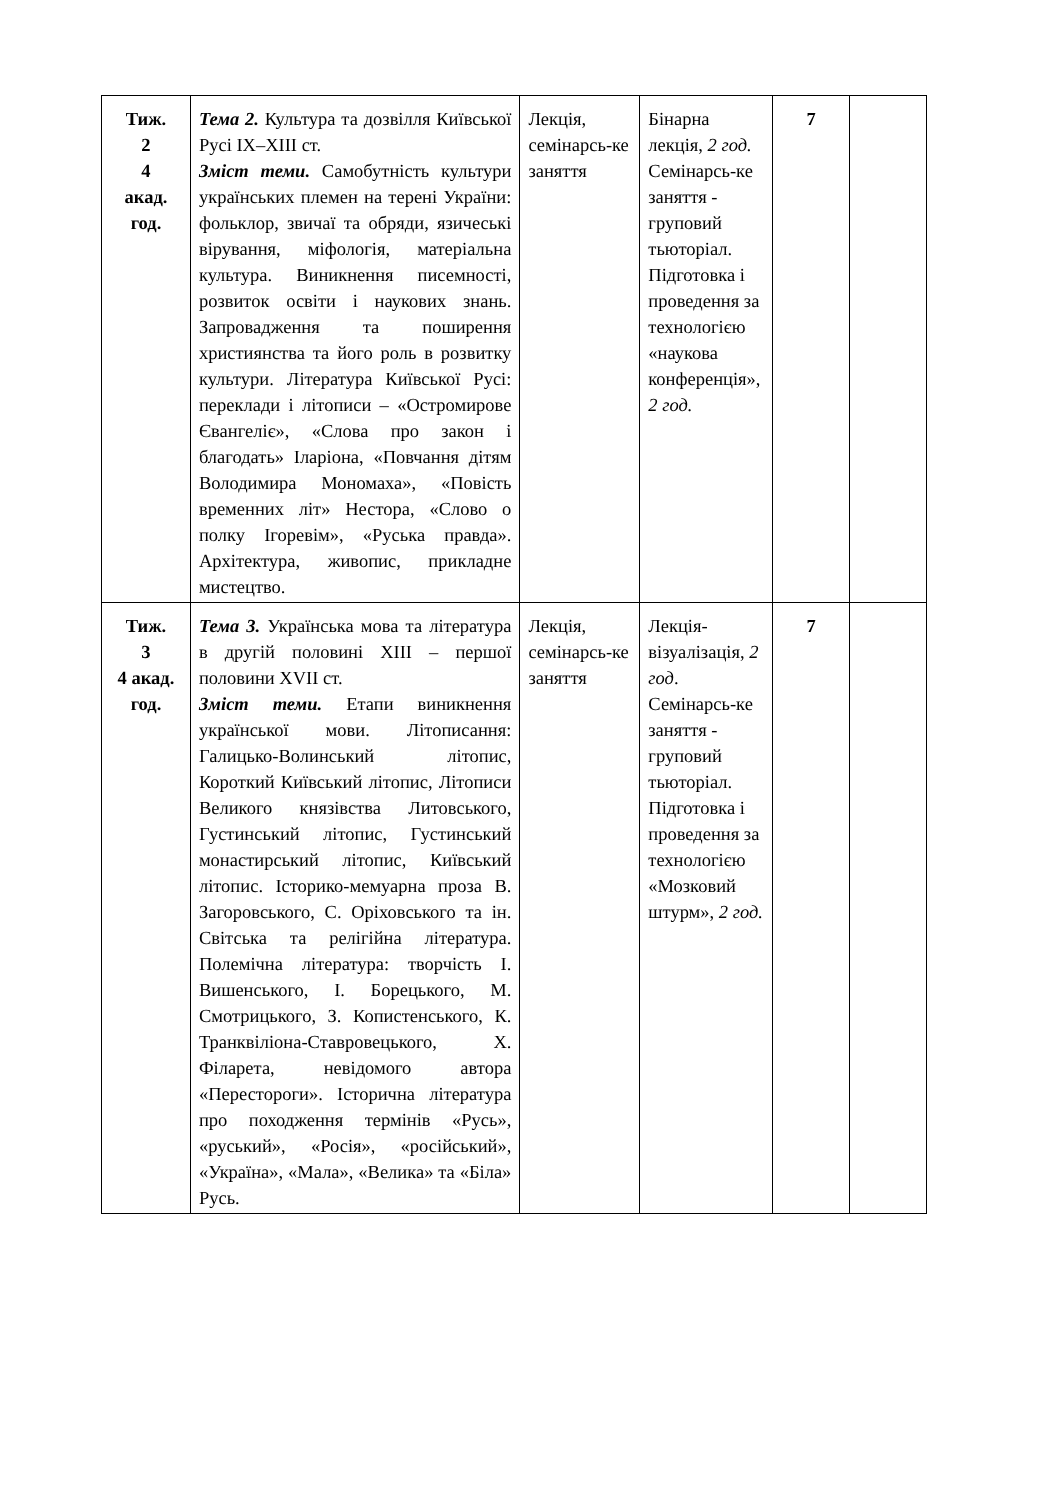| Тиж. 2 4 акад. год. | Тема 2. Культура та дозвілля Київської Русі IX–XIII ст. Зміст теми. Самобутність культури українських племен на терені України: фольклор, звичаї та обряди, язичеські вірування, міфологія, матеріальна культура. Виникнення писемності, розвиток освіти і наукових знань. Запровадження та поширення християнства та його роль в розвитку культури. Література Київської Русі: переклади і літописи – «Остромирове Євангеліє», «Слова про закон і благодать» Іларіона, «Повчання дітям Володимира Мономаха», «Повість временних літ» Нестора, «Слово о полку Ігоревім», «Руська правда». Архітектура, живопис, прикладне мистецтво. | Лекція, семінарсь-ке заняття | Бінарна лекція, 2 год. Семінарсь-ке заняття - груповий тьюторіал. Підготовка і проведення за технологією «наукова конференція», 2 год. | 7 | |
| Тиж. 3 4 акад. год. | Тема 3. Українська мова та література в другій половині XIII – першої половини XVII ст. Зміст теми. Етапи виникнення української мови. Літописання: Галицько-Волинський літопис, Короткий Київський літопис, Літописи Великого князівства Литовського, Густинський літопис, Густинський монастирський літопис, Київський літопис. Історико-мемуарна проза В. Загоровського, С. Оріховського та ін. Світська та релігійна література. Полемічна література: творчість І. Вишенського, І. Борецького, М. Смотрицького, З. Копистенського, К. Транквіліона-Ставровецького, Х. Філарета, невідомого автора «Перестороги». Історична література про походження термінів «Русь», «руський», «Росія», «російський», «Україна», «Мала», «Велика» та «Біла» Русь. | Лекція, семінарсь-ке заняття | Лекція-візуалізація, 2 год . Семінарсь-ке заняття - груповий тьюторіал. Підготовка і проведення за технологією «Мозковий штурм», 2 год. | 7 | |